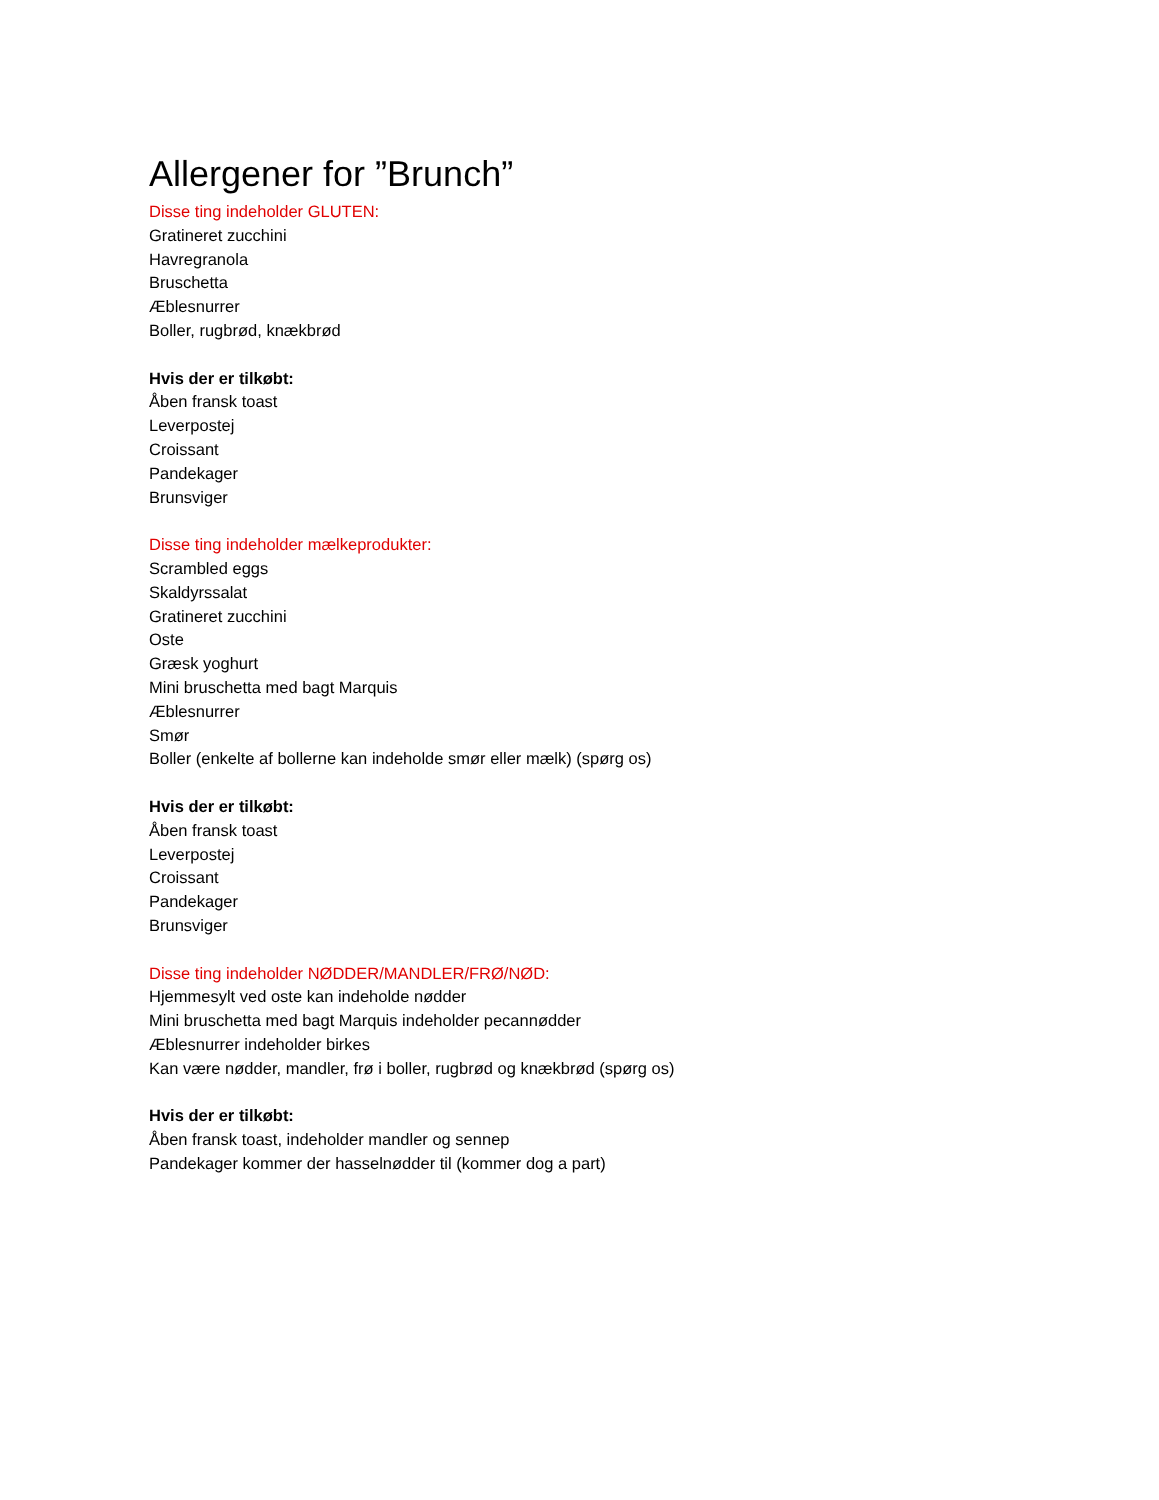Allergener for ”Brunch”
Disse ting indeholder GLUTEN:
Gratineret zucchini
Havregranola
Bruschetta
Æblesnurrer
Boller, rugbrød, knækbrød
Hvis der er tilkøbt:
Åben fransk toast
Leverpostej
Croissant
Pandekager
Brunsviger
Disse ting indeholder mælkeprodukter:
Scrambled eggs
Skaldyrssalat
Gratineret zucchini
Oste
Græsk yoghurt
Mini bruschetta med bagt Marquis
Æblesnurrer
Smør
Boller (enkelte af bollerne kan indeholde smør eller mælk) (spørg os)
Hvis der er tilkøbt:
Åben fransk toast
Leverpostej
Croissant
Pandekager
Brunsviger
Disse ting indeholder NØDDER/MANDLER/FRØ/NØD:
Hjemmesylt ved oste kan indeholde nødder
Mini bruschetta med bagt Marquis indeholder pecannødder
Æblesnurrer indeholder birkes
Kan være nødder, mandler, frø i boller, rugbrød og knækbrød (spørg os)
Hvis der er tilkøbt:
Åben fransk toast, indeholder mandler og sennep
Pandekager kommer der hasselnødder til (kommer dog a part)